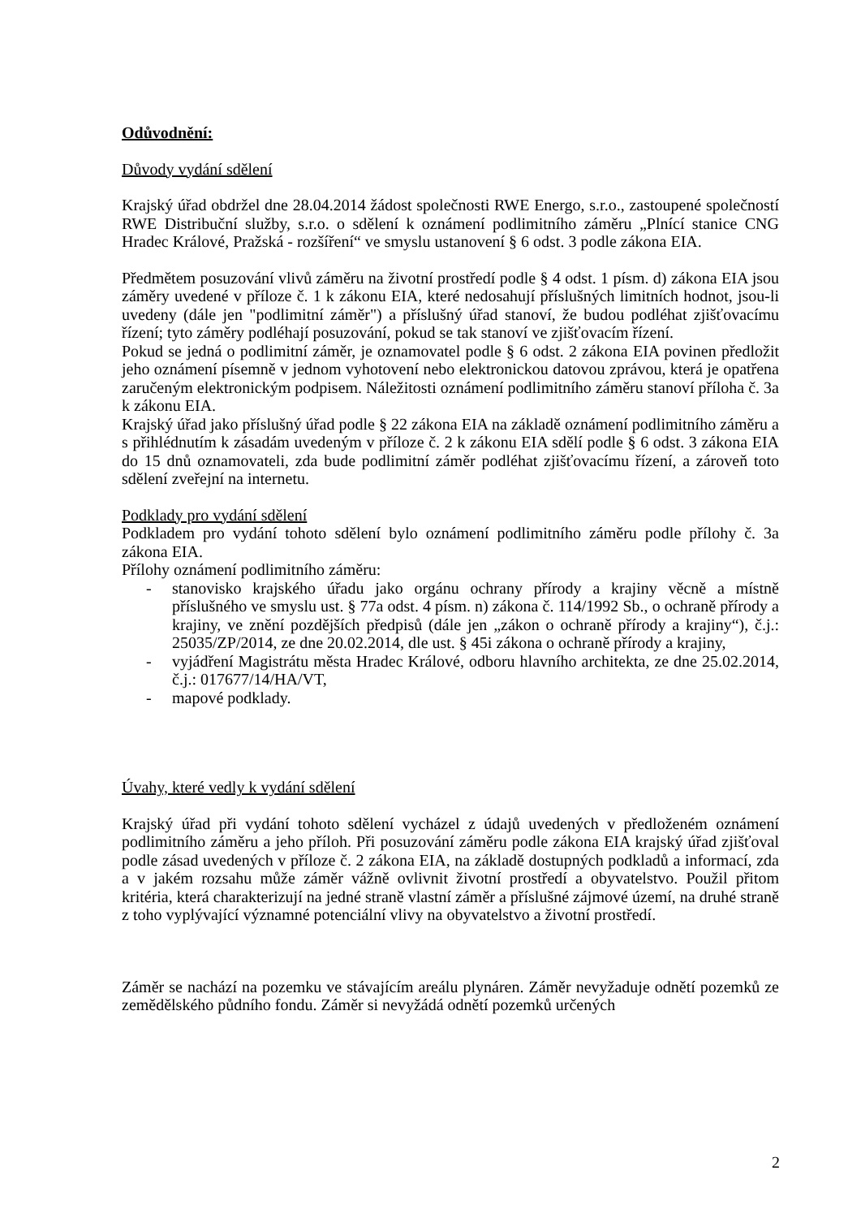Odůvodnění:
Důvody vydání sdělení
Krajský úřad obdržel dne 28.04.2014 žádost společnosti RWE Energo, s.r.o., zastoupené společností RWE Distribuční služby, s.r.o. o sdělení k oznámení podlimitního záměru „Plnící stanice CNG Hradec Králové, Pražská - rozšíření“ ve smyslu ustanovení § 6 odst. 3 podle zákona EIA.
Předmětem posuzování vlivů záměru na životní prostředí podle § 4 odst. 1 písm. d) zákona EIA jsou záměry uvedené v příloze č. 1 k zákonu EIA, které nedosahují příslušných limitních hodnot, jsou-li uvedeny (dále jen "podlimitní záměr") a příslušný úřad stanoví, že budou podléhat zjišťovacímu řízení; tyto záměry podléhají posuzování, pokud se tak stanoví ve zjišťovacím řízení.
Pokud se jedná o podlimitní záměr, je oznamovatel podle § 6 odst. 2 zákona EIA povinen předložit jeho oznámení písemně v jednom vyhotovení nebo elektronickou datovou zprávou, která je opatřena zaručeným elektronickým podpisem. Náležitosti oznámení podlimitního záměru stanoví příloha č. 3a k zákonu EIA.
Krajský úřad jako příslušný úřad podle § 22 zákona EIA na základě oznámení podlimitního záměru a s přihlédnutím k zásadám uvedeným v příloze č. 2 k zákonu EIA sdělí podle § 6 odst. 3 zákona EIA do 15 dnů oznamovateli, zda bude podlimitní záměr podléhat zjišťovacímu řízení, a zároveň toto sdělení zveřejní na internetu.
Podklady pro vydání sdělení
Podkladem pro vydání tohoto sdělení bylo oznámení podlimitního záměru podle přílohy č. 3a zákona EIA.
Přílohy oznámení podlimitního záměru:
- stanovisko krajského úřadu jako orgánu ochrany přírody a krajiny věcně a místně příslušného ve smyslu ust. § 77a odst. 4 písm. n) zákona č. 114/1992 Sb., o ochraně přírody a krajiny, ve znění pozdějších předpisů (dále jen „zákon o ochraně přírody a krajiny“), č.j.: 25035/ZP/2014, ze dne 20.02.2014, dle ust. § 45i zákona o ochraně přírody a krajiny,
- vyjádření Magistrátu města Hradec Králové, odboru hlavního architekta, ze dne 25.02.2014, č.j.: 017677/14/HA/VT,
- mapové podklady.
Úvahy, které vedly k vydání sdělení
Krajský úřad při vydání tohoto sdělení vycházel z údajů uvedených v předloženém oznámení podlimitního záměru a jeho příloh. Při posuzování záměru podle zákona EIA krajský úřad zjišťoval podle zásad uvedených v příloze č. 2 zákona EIA, na základě dostupných podkladů a informací, zda a v jakém rozsahu může záměr vážně ovlivnit životní prostředí a obyvatelstvo. Použil přitom kritéria, která charakterizují na jedné straně vlastní záměr a příslušné zájmové území, na druhé straně z toho vyplývající významné potenciální vlivy na obyvatelstvo a životní prostředí.
Záměr se nachází na pozemku ve stávajícím areálu plynáren. Záměr nevyžaduje odnětí pozemků ze zemědělského půdního fondu. Záměr si nevyžádá odnětí pozemků určených
2